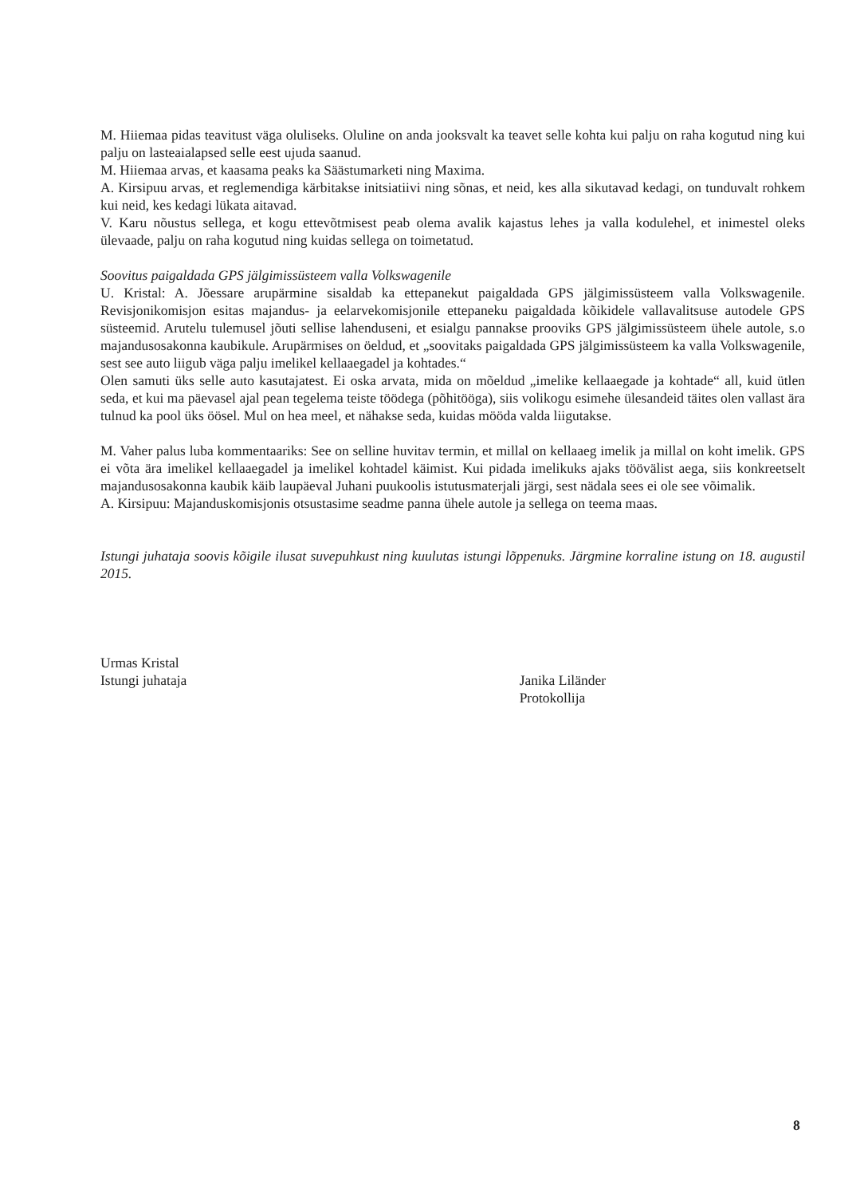M. Hiiemaa pidas teavitust väga oluliseks. Oluline on anda jooksvalt ka teavet selle kohta kui palju on raha kogutud ning kui palju on lasteaialapsed selle eest ujuda saanud.
M. Hiiemaa arvas, et kaasama peaks ka Säästumarketi ning Maxima.
A. Kirsipuu arvas, et reglemendiga kärbitakse initsiatiivi ning sõnas, et neid, kes alla sikutavad kedagi, on tunduvalt rohkem kui neid, kes kedagi lükata aitavad.
V. Karu nõustus sellega, et kogu ettevõtmisest peab olema avalik kajastus lehes ja valla kodulehel, et inimestel oleks ülevaade, palju on raha kogutud ning kuidas sellega on toimetatud.
Soovitus paigaldada GPS jälgimissüsteem valla Volkswagenile
U. Kristal: A. Jõessare arupärmine sisaldab ka ettepanekut paigaldada GPS jälgimissüsteem valla Volkswagenile. Revisjonikomisjon esitas majandus- ja eelarvekomisjonile ettepaneku paigaldada kõikidele vallavalitsuse autodele GPS süsteemid. Arutelu tulemusel jõuti sellise lahenduseni, et esialgu pannakse prooviks GPS jälgimissüsteem ühele autole, s.o majandusosakonna kaubikule. Arupärmises on öeldud, et „soovitaks paigaldada GPS jälgimissüsteem ka valla Volkswagenile, sest see auto liigub väga palju imelikel kellaaegadel ja kohtades.“
Olen samuti üks selle auto kasutajatest. Ei oska arvata, mida on mõeldud „imelike kellaaegade ja kohtade“ all, kuid ütlen seda, et kui ma päevasel ajal pean tegelema teiste töödega (põhitööga), siis volikogu esimehe ülesandeid täites olen vallast ära tulnud ka pool üks öösel. Mul on hea meel, et nähakse seda, kuidas mööda valda liigutakse.
M. Vaher palus luba kommentaariks: See on selline huvitav termin, et millal on kellaaeg imelik ja millal on koht imelik. GPS ei võta ära imelikel kellaaegadel ja imelikel kohtadel käimist. Kui pidada imelikuks ajaks töövälist aega, siis konkreetselt majandusosakonna kaubik käib laupäeval Juhani puukoolis istutusmaterjali järgi, sest nädala sees ei ole see võimalik.
A. Kirsipuu: Majanduskomisjonis otsustasime seadme panna ühele autole ja sellega on teema maas.
Istungi juhataja soovis kõigile ilusat suvepuhkust ning kuulutas istungi lõppenuks. Järgmine korraline istung on 18. augustil 2015.
Urmas Kristal
Istungi juhataja
Janika Liländer
Protokollija
8